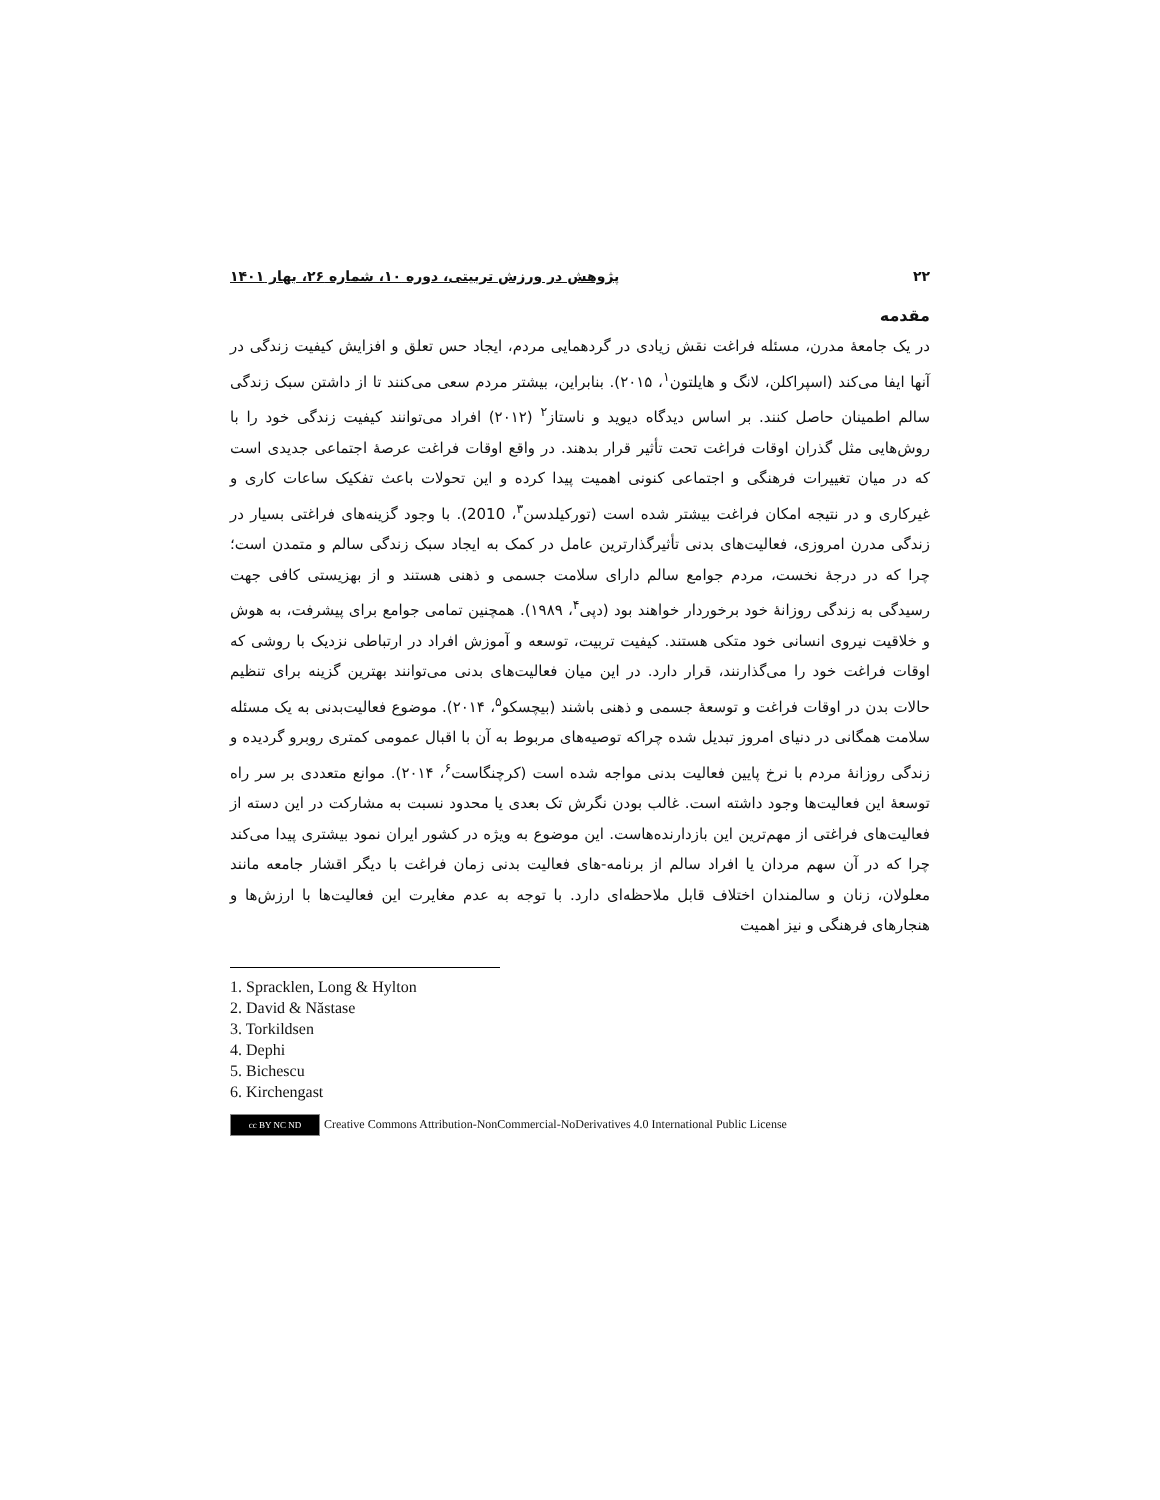۲۲ پژوهش در ورزش تربیتی، دوره ۱۰، شماره ۲۶، بهار ۱۴۰۱
مقدمه
در یک جامعۀ مدرن، مسئله فراغت نقش زیادی در گردهمایی مردم، ایجاد حس تعلق و افزایش کیفیت زندگی در آنها ایفا می‌کند (اسپراکلن، لانگ و هایلتون<sup>۱</sup>، ۲۰۱۵). بنابراین، بیشتر مردم سعی می‌کنند تا از داشتن سبک زندگی سالم اطمینان حاصل کنند. بر اساس دیدگاه دیوید و ناستاز<sup>۲</sup> (۲۰۱۲) افراد می‌توانند کیفیت زندگی خود را با روش‌هایی مثل گذران اوقات فراغت تحت تأثیر قرار بدهند. در واقع اوقات فراغت عرصۀ اجتماعی جدیدی است که در میان تغییرات فرهنگی و اجتماعی کنونی اهمیت پیدا کرده و این تحولات باعث تفکیک ساعات کاری و غیرکاری و در نتیجه امکان فراغت بیشتر شده است (تورکیلدسن<sup>۳</sup>، 2010). با وجود گزینه‌های فراغتی بسیار در زندگی مدرن امروزی، فعالیت‌های بدنی تأثیرگذارترین عامل در کمک به ایجاد سبک زندگی سالم و متمدن است؛ چرا که در درجۀ نخست، مردم جوامع سالم دارای سلامت جسمی و ذهنی هستند و از بهزیستی کافی جهت رسیدگی به زندگی روزانۀ خود برخوردار خواهند بود (دپی<sup>۴</sup>، ۱۹۸۹). همچنین تمامی جوامع برای پیشرفت، به هوش و خلاقیت نیروی انسانی خود متکی هستند. کیفیت تربیت، توسعه و آموزش افراد در ارتباطی نزدیک با روشی که اوقات فراغت خود را می‌گذارنند، قرار دارد. در این میان فعالیت‌های بدنی می‌توانند بهترین گزینه برای تنظیم حالات بدن در اوقات فراغت و توسعۀ جسمی و ذهنی باشند (بیچسکو<sup>۵</sup>، ۲۰۱۴). موضوع فعالیت‌بدنی به یک مسئله سلامت همگانی در دنیای امروز تبدیل شده چراکه توصیه‌های مربوط به آن با اقبال عمومی کمتری روبرو گردیده و زندگی روزانۀ مردم با نرخ پایین فعالیت بدنی مواجه شده است (کرچنگاست<sup>۶</sup>، ۲۰۱۴). موانع متعددی بر سر راه توسعۀ این فعالیت‌ها وجود داشته است. غالب بودن نگرش تک بعدی یا محدود نسبت به مشارکت در این دسته از فعالیت‌های فراغتی از مهم‌ترین این بازدارنده‌هاست. این موضوع به ویژه در کشور ایران نمود بیشتری پیدا می‌کند چرا که در آن سهم مردان یا افراد سالم از برنامه-های فعالیت بدنی زمان فراغت با دیگر اقشار جامعه مانند معلولان، زنان و سالمندان اختلاف قابل ملاحظه‌ای دارد. با توجه به عدم مغایرت این فعالیت‌ها با ارزش‌ها و هنجارهای فرهنگی و نیز اهمیت
1. Spracklen, Long & Hylton
2. David & Năstase
3. Torkildsen
4. Dephi
5. Bichescu
6. Kirchengast
cc BY NC ND Creative Commons Attribution-NonCommercial-NoDerivatives 4.0 International Public License